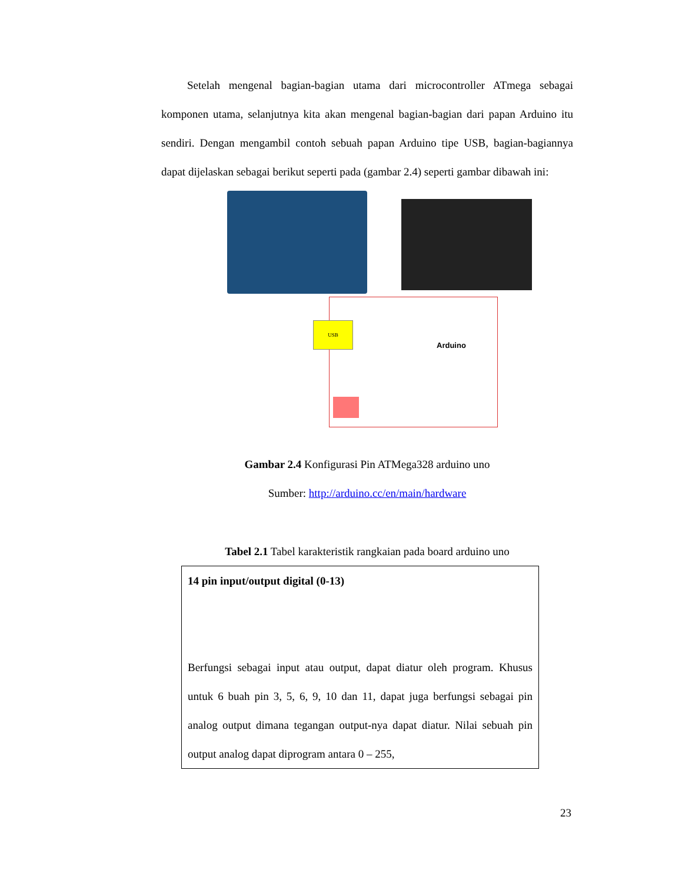Setelah mengenal bagian-bagian utama dari microcontroller ATmega sebagai komponen utama, selanjutnya kita akan mengenal bagian-bagian dari papan Arduino itu sendiri. Dengan mengambil contoh sebuah papan Arduino tipe USB, bagian-bagiannya dapat dijelaskan sebagai berikut seperti pada (gambar 2.4) seperti gambar dibawah ini:
USB
Arduino
Gambar 2.4 Konfigurasi Pin ATMega328 arduino uno
Sumber: http://arduino.cc/en/main/hardware
Tabel 2.1 Tabel karakteristik rangkaian pada board arduino uno
| 14 pin input/output digital (0-13) Berfungsi sebagai input atau output, dapat diatur oleh program. Khusus untuk 6 buah pin 3, 5, 6, 9, 10 dan 11, dapat juga berfungsi sebagai pin analog output dimana tegangan output-nya dapat diatur. Nilai sebuah pin output analog dapat diprogram antara 0 – 255, |
23